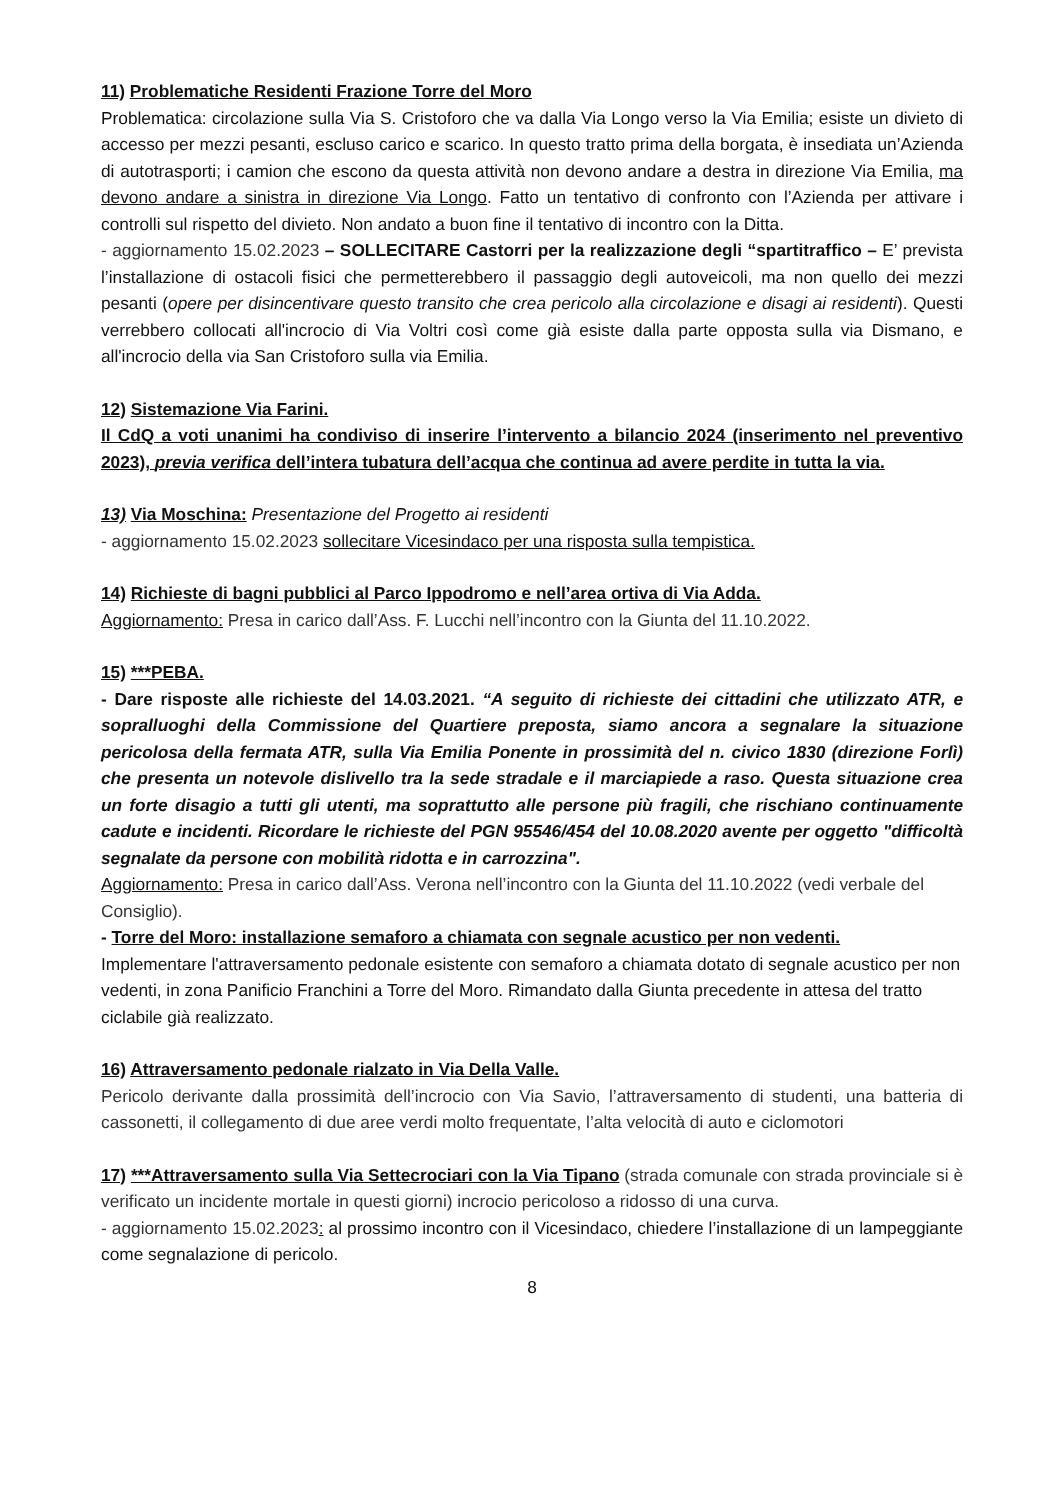11) Problematiche Residenti Frazione Torre del Moro
Problematica: circolazione sulla Via S. Cristoforo che va dalla Via Longo verso la Via Emilia; esiste un divieto di accesso per mezzi pesanti, escluso carico e scarico. In questo tratto prima della borgata, è insediata un’Azienda di autotrasporti; i camion che escono da questa attività non devono andare a destra in direzione Via Emilia, ma devono andare a sinistra in direzione Via Longo. Fatto un tentativo di confronto con l’Azienda per attivare i controlli sul rispetto del divieto. Non andato a buon fine il tentativo di incontro con la Ditta.
- aggiornamento 15.02.2023 – SOLLECITARE Castorri per la realizzazione degli “spartitraffico – E’ prevista l’installazione di ostacoli fisici che permetterebbero il passaggio degli autoveicoli, ma non quello dei mezzi pesanti (opere per disincentivare questo transito che crea pericolo alla circolazione e disagi ai residenti). Questi verrebbero collocati all'incrocio di Via Voltri così come già esiste dalla parte opposta sulla via Dismano, e all'incrocio della via San Cristoforo sulla via Emilia.
12) Sistemazione Via Farini.
Il CdQ a voti unanimi ha condiviso di inserire l’intervento a bilancio 2024 (inserimento nel preventivo 2023), previa verifica dell’intera tubatura dell’acqua che continua ad avere perdite in tutta la via.
13) Via Moschina: Presentazione del Progetto ai residenti
- aggiornamento 15.02.2023 sollecitare Vicesindaco per una risposta sulla tempistica.
14) Richieste di bagni pubblici al Parco Ippodromo e nell’area ortiva di Via Adda.
Aggiornamento: Presa in carico dall’Ass. F. Lucchi nell’incontro con la Giunta del 11.10.2022.
15) ***PEBA.
- Dare risposte alle richieste del 14.03.2021. “A seguito di richieste dei cittadini che utilizzato ATR, e sopralluoghi della Commissione del Quartiere preposta, siamo ancora a segnalare la situazione pericolosa della fermata ATR, sulla Via Emilia Ponente in prossimità del n. civico 1830 (direzione Forlì) che presenta un notevole dislivello tra la sede stradale e il marciapiede a raso. Questa situazione crea un forte disagio a tutti gli utenti, ma soprattutto alle persone più fragili, che rischiano continuamente cadute e incidenti. Ricordare le richieste del PGN 95546/454 del 10.08.2020 avente per oggetto "difficoltà segnalate da persone con mobilità ridotta e in carrozzina".
Aggiornamento: Presa in carico dall’Ass. Verona nell’incontro con la Giunta del 11.10.2022 (vedi verbale del Consiglio).
- Torre del Moro: installazione semaforo a chiamata con segnale acustico per non vedenti.
Implementare l'attraversamento pedonale esistente con semaforo a chiamata dotato di segnale acustico per non vedenti, in zona Panificio Franchini a Torre del Moro. Rimandato dalla Giunta precedente in attesa del tratto ciclabile già realizzato.
16) Attraversamento pedonale rialzato in Via Della Valle.
Pericolo derivante dalla prossimità dell’incrocio con Via Savio, l’attraversamento di studenti, una batteria di cassonetti, il collegamento di due aree verdi molto frequentate, l’alta velocità di auto e ciclomotori
17) ***Attraversamento sulla Via Settecrociari con la Via Tipano (strada comunale con strada provinciale si è verificato un incidente mortale in questi giorni) incrocio pericoloso a ridosso di una curva.
- aggiornamento 15.02.2023: al prossimo incontro con il Vicesindaco, chiedere l’installazione di un lampeggiante come segnalazione di pericolo.
8